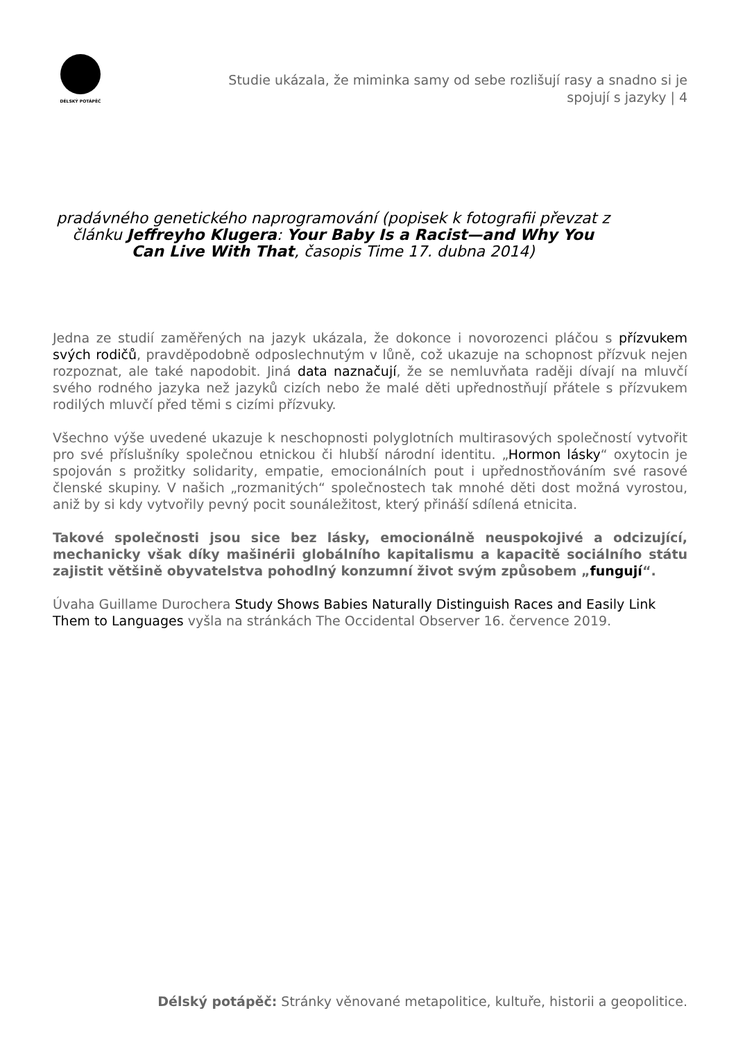DÉLSKÝ POTÁPĚČ
Studie ukázala, že miminka samy od sebe rozlišují rasy a snadno si je spojují s jazyky | 4
pradávného genetického naprogramování (popisek k fotografii převzat z článku Jeffreyho Klugera: Your Baby Is a Racist—and Why You Can Live With That, časopis Time 17. dubna 2014)
Jedna ze studií zaměřených na jazyk ukázala, že dokonce i novorozenci pláčou s přízvukem svých rodičů, pravděpodobně odposlechnutým v lůně, což ukazuje na schopnost přízvuk nejen rozpoznat, ale také napodobit. Jiná data naznačují, že se nemluvňata raději dívají na mluvčí svého rodného jazyka než jazyků cizích nebo že malé děti upřednostňují přátele s přízvukem rodilých mluvčí před těmi s cizími přízvuky.
Všechno výše uvedené ukazuje k neschopnosti polyglotních multirasových společností vytvořit pro své příslušníky společnou etnickou či hlubší národní identitu. „Hormon lásky“ oxytocin je spojován s prožitky solidarity, empatie, emocionálních pout i upřednostňováním své rasové členské skupiny. V našich „rozmanitých“ společnostech tak mnohé děti dost možná vyrostou, aniž by si kdy vytvořily pevný pocit sounáležitost, který přináší sdílená etnicita.
Takové společnosti jsou sice bez lásky, emocionálně neuspokojivé a odcizující, mechanicky však díky mašinérii globálního kapitalismu a kapacitě sociálního státu zajistit většině obyvatelstva pohodlný konzumní život svým způsobem „fungují“.
Úvaha Guillame Durochera Study Shows Babies Naturally Distinguish Races and Easily Link Them to Languages vyšla na stránkách The Occidental Observer 16. července 2019.
Délský potápěč: Stránky věnované metapolitice, kultuře, historii a geopolitice.